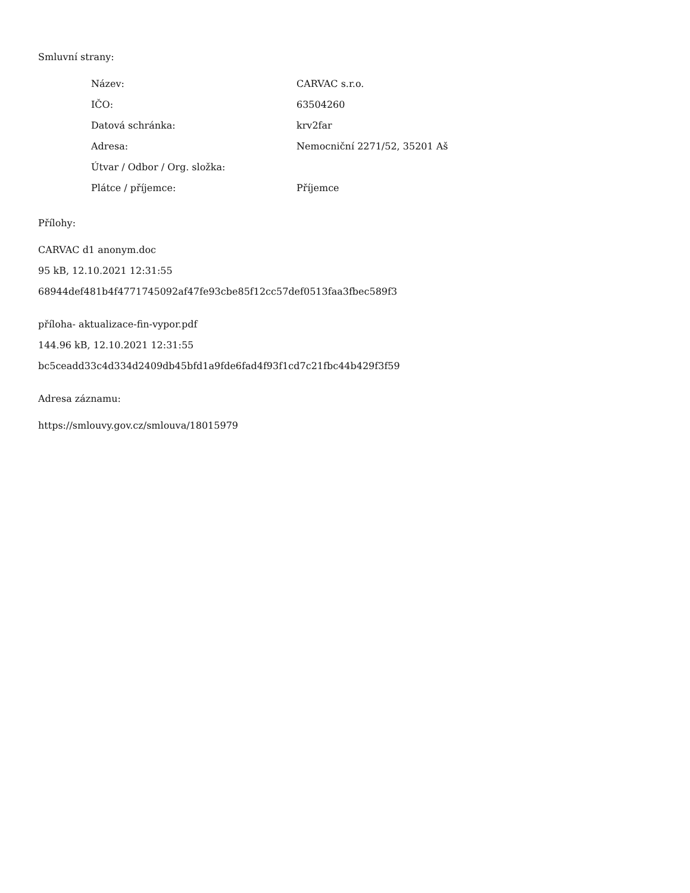Smluvní strany:
| Název: | CARVAC s.r.o. |
| IČO: | 63504260 |
| Datová schránka: | krv2far |
| Adresa: | Nemocniční 2271/52, 35201 Aš |
| Útvar / Odbor / Org. složka: | |
| Plátce / příjemce: | Příjemce |
Přílohy:
CARVAC d1 anonym.doc
95 kB, 12.10.2021 12:31:55
68944def481b4f4771745092af47fe93cbe85f12cc57def0513faa3fbec589f3
příloha- aktualizace-fin-vypor.pdf
144.96 kB, 12.10.2021 12:31:55
bc5ceadd33c4d334d2409db45bfd1a9fde6fad4f93f1cd7c21fbc44b429f3f59
Adresa záznamu:
https://smlouvy.gov.cz/smlouva/18015979